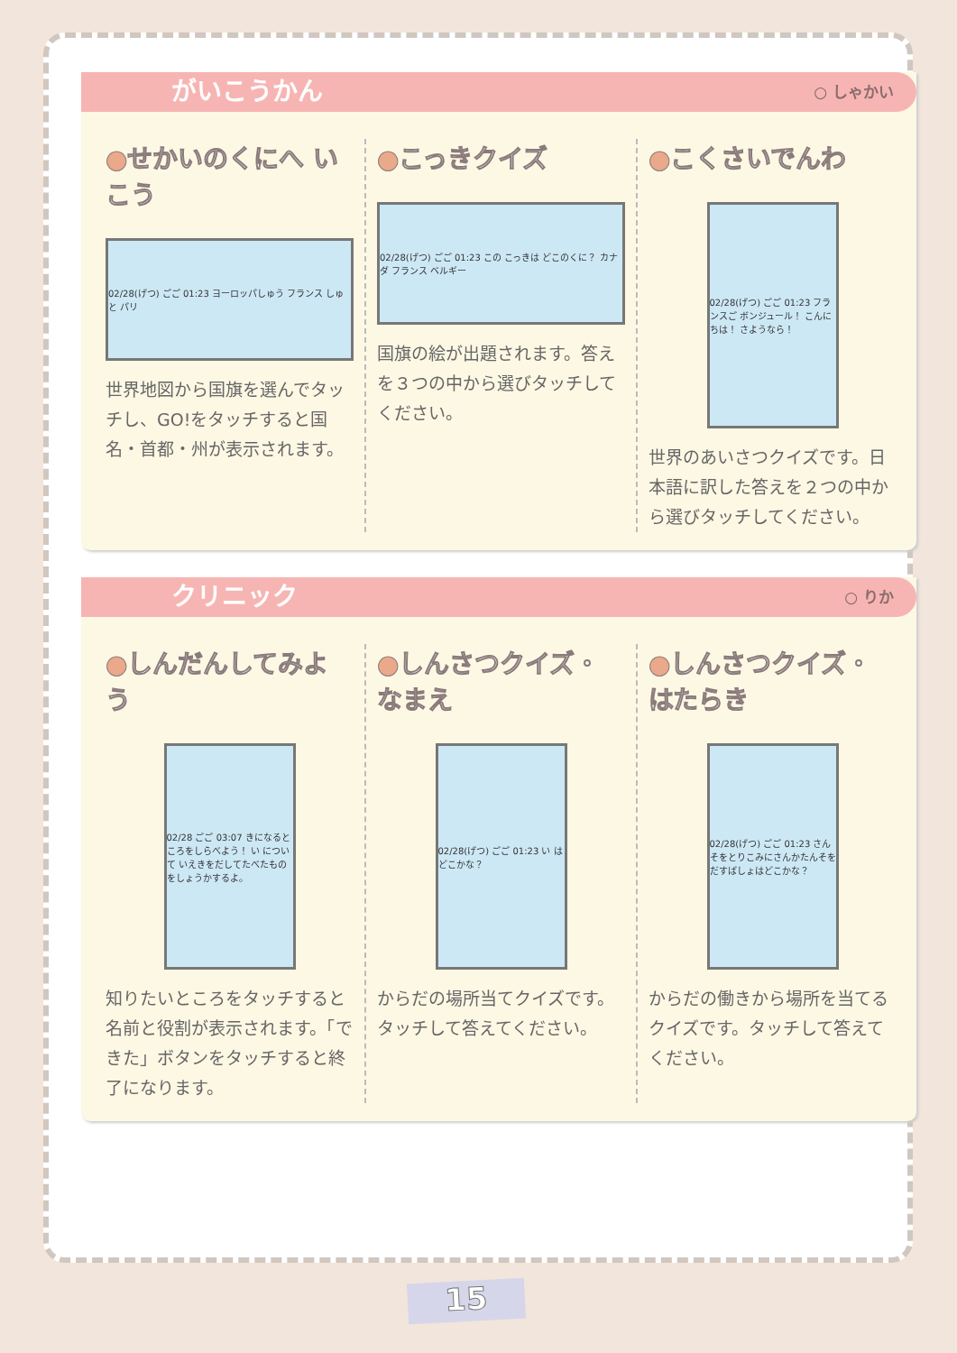がいこうかん ○ しゃかい
●せかいのくにへ いこう
02/28(げつ) ごご 01:23 ヨーロッパしゅう フランス しゅと パリ
世界地図から国旗を選んでタッチし、GO!をタッチすると国名・首都・州が表示されます。
●こっきクイズ
02/28(げつ) ごご 01:23 この こっきは どこのくに？ カナダ フランス ベルギー
国旗の絵が出題されます。答えを３つの中から選びタッチしてください。
●こくさいでんわ
02/28(げつ) ごご 01:23 フランスご ボンジュール！ こんにちは！ さようなら！
世界のあいさつクイズです。日本語に訳した答えを２つの中から選びタッチしてください。
クリニック ○ りか
●しんだんしてみよう
02/28 ごご 03:07 きになるところをしらべよう！ い について いえきをだしてたべたものをしょうかするよ。
知りたいところをタッチすると名前と役割が表示されます。「できた」ボタンをタッチすると終了になります。
●しんさつクイズ・なまえ
02/28(げつ) ごご 01:23 い はどこかな？
からだの場所当てクイズです。タッチして答えてください。
●しんさつクイズ・はたらき
02/28(げつ) ごご 01:23 さんそをとりこみにさんかたんそをだすばしょはどこかな？
からだの働きから場所を当てるクイズです。タッチして答えてください。
15